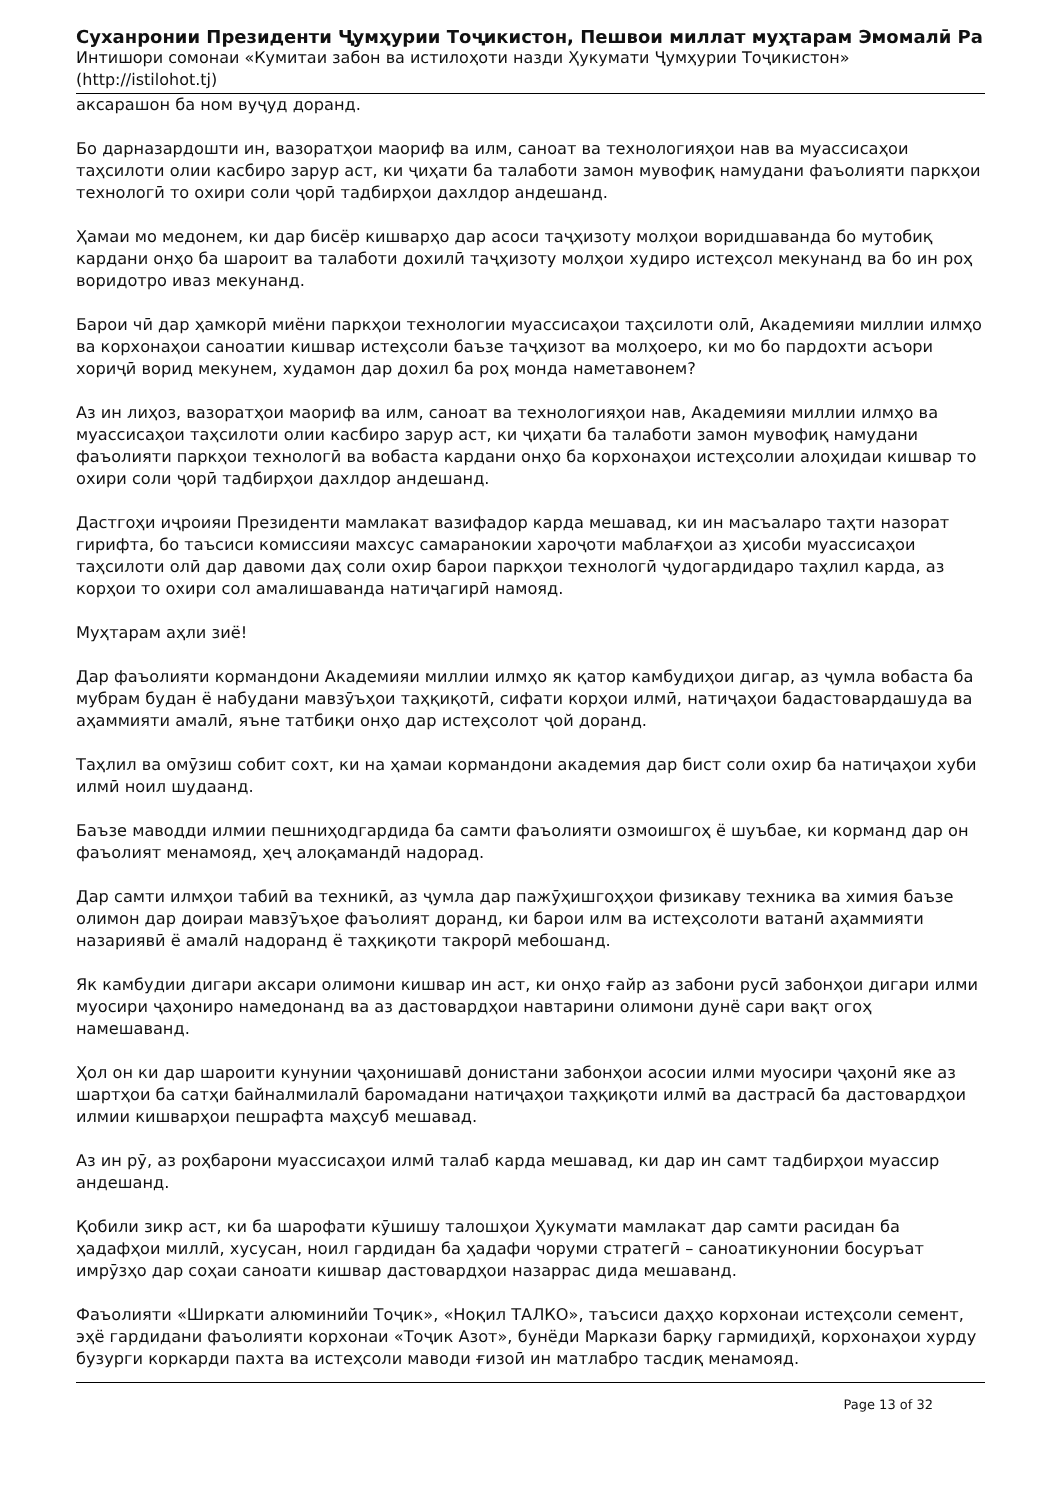Суханронии Президенти Ҷумҳурии Тоҷикистон, Пешвои миллат муҳтарам Эмомалӣ Ра
Интишори сомонаи «Кумитаи забон ва истилоҳоти назди Ҳукумати Ҷумҳурии Тоҷикистон» (http://istilohot.tj)
аксарашон ба ном вуҷуд доранд.
Бо дарназардошти ин, вазоратҳои маориф ва илм, саноат ва технологияҳои нав ва муассисаҳои таҳсилоти олии касбиро зарур аст, ки ҷиҳати ба талаботи замон мувофиқ намудани фаъолияти паркҳои технологӣ то охири соли ҷорӣ тадбирҳои дахлдор андешанд.
Ҳамаи мо медонем, ки дар бисёр кишварҳо дар асоси таҷҳизоту молҳои воридшаванда бо мутобиқ кардани онҳо ба шароит ва талаботи дохилӣ таҷҳизоту молҳои худиро истеҳсол мекунанд ва бо ин роҳ воридотро иваз мекунанд.
Барои чӣ дар ҳамкорӣ миёни паркҳои технологии муассисаҳои таҳсилоти олӣ, Академияи миллии илмҳо ва корхонаҳои саноатии кишвар истеҳсоли баъзе таҷҳизот ва молҳоеро, ки мо бо пардохти асъори хориҷӣ ворид мекунем, худамон дар дохил ба роҳ монда наметавонем?
Аз ин лиҳоз, вазоратҳои маориф ва илм, саноат ва технологияҳои нав, Академияи миллии илмҳо ва муассисаҳои таҳсилоти олии касбиро зарур аст, ки ҷиҳати ба талаботи замон мувофиқ намудани фаъолияти паркҳои технологӣ ва вобаста кардани онҳо ба корхонаҳои истеҳсолии алоҳидаи кишвар то охири соли ҷорӣ тадбирҳои дахлдор андешанд.
Дастгоҳи иҷроияи Президенти мамлакат вазифадор карда мешавад, ки ин масъаларо таҳти назорат гирифта, бо таъсиси комиссияи махсус самаранокии хароҷоти маблағҳои аз ҳисоби муассисаҳои таҳсилоти олӣ дар давоми даҳ соли охир барои паркҳои технологӣ ҷудогардидаро таҳлил карда, аз корҳои то охири сол амалишаванда натиҷагирӣ намояд.
Муҳтарам аҳли зиё!
Дар фаъолияти кормандони Академияи миллии илмҳо як қатор камбудиҳои дигар, аз ҷумла вобаста ба мубрам будан ё набудани мавзӯъҳои таҳқиқотӣ, сифати корҳои илмӣ, натиҷаҳои бадастовардашуда ва аҳаммияти амалӣ, яъне татбиқи онҳо дар истеҳсолот ҷой доранд.
Таҳлил ва омӯзиш собит сохт, ки на ҳамаи кормандони академия дар бист соли охир ба натиҷаҳои хуби илмӣ ноил шудаанд.
Баъзе маводди илмии пешниҳодгардида ба самти фаъолияти озмоишгоҳ ё шуъбае, ки корманд дар он фаъолият менамояд, ҳеҷ алоқамандӣ надорад.
Дар самти илмҳои табиӣ ва техникӣ, аз ҷумла дар пажӯҳишгоҳҳои физикаву техника ва химия баъзе олимон дар доираи мавзӯъҳое фаъолият доранд, ки барои илм ва истеҳсолоти ватанӣ аҳаммияти назариявӣ ё амалӣ надоранд ё таҳқиқоти такрорӣ мебошанд.
Як камбудии дигари аксари олимони кишвар ин аст, ки онҳо ғайр аз забони русӣ забонҳои дигари илми муосири ҷаҳониро намедонанд ва аз дастовардҳои навтарини олимони дунё сари вақт огоҳ намешаванд.
Ҳол он ки дар шароити кунунии ҷаҳонишавӣ донистани забонҳои асосии илми муосири ҷаҳонӣ яке аз шартҳои ба сатҳи байналмилалӣ баромадани натиҷаҳои таҳқиқоти илмӣ ва дастрасӣ ба дастовардҳои илмии кишварҳои пешрафта маҳсуб мешавад.
Аз ин рӯ, аз роҳбарони муассисаҳои илмӣ талаб карда мешавад, ки дар ин самт тадбирҳои муассир андешанд.
Қобили зикр аст, ки ба шарофати кӯшишу талошҳои Ҳукумати мамлакат дар самти расидан ба ҳадафҳои миллӣ, хусусан, ноил гардидан ба ҳадафи чоруми стратегӣ – саноатикунонии босуръат имрӯзҳо дар соҳаи саноати кишвар дастовардҳои назаррас дида мешаванд.
Фаъолияти «Ширкати алюминийи Тоҷик», «Ноқил ТАЛКО», таъсиси даҳҳо корхонаи истеҳсоли семент, эҳё гардидани фаъолияти корхонаи «Тоҷик Азот», бунёди Маркази барқу гармидиҳӣ, корхонаҳои хурду бузурги коркарди пахта ва истеҳсоли маводи ғизоӣ ин матлабро тасдиқ менамояд.
Page 13 of 32